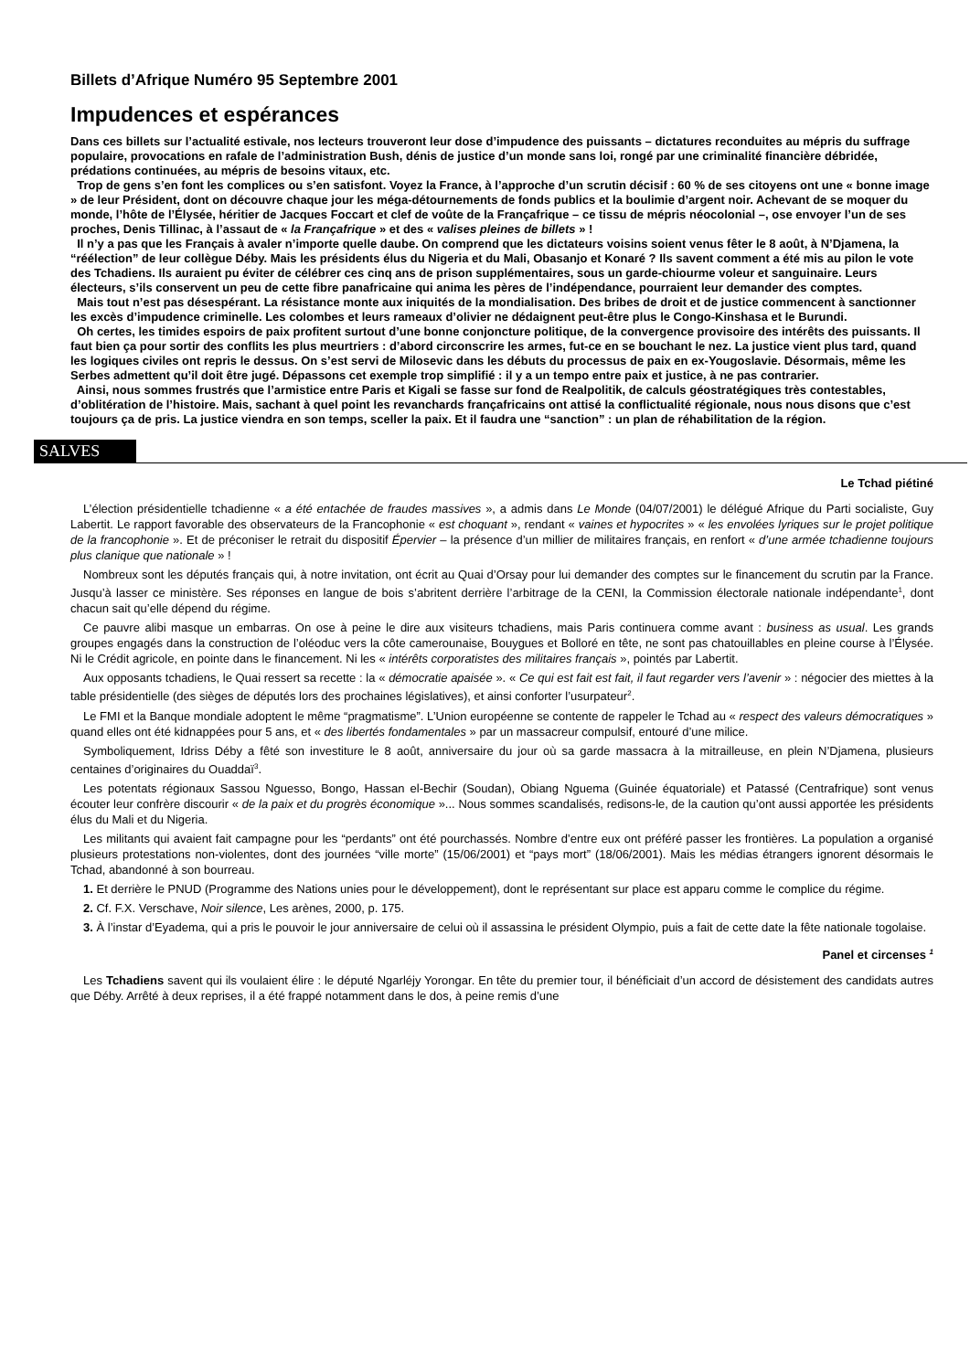Billets d’Afrique Numéro 95 Septembre 2001
Impudences et espérances
Dans ces billets sur l’actualité estivale, nos lecteurs trouveront leur dose d’impudence des puissants – dictatures reconduites au mépris du suffrage populaire, provocations en rafale de l’administration Bush, dénis de justice d’un monde sans loi, rongé par une criminalité financière débridée, prédations continuées, au mépris de besoins vitaux, etc.
Trop de gens s’en font les complices ou s’en satisfont. Voyez la France, à l’approche d’un scrutin décisif : 60 % de ses citoyens ont une « bonne image » de leur Président, dont on découvre chaque jour les méga-détournements de fonds publics et la boulimie d’argent noir. Achevant de se moquer du monde, l’hôte de l’Élysée, héritier de Jacques Foccart et clef de voûte de la Françafrique – ce tissu de mépris néocolonial –, ose envoyer l’un de ses proches, Denis Tillinac, à l’assaut de « la Françafrique » et des « valises pleines de billets » !
Il n’y a pas que les Français à avaler n’importe quelle daube. On comprend que les dictateurs voisins soient venus fêter le 8 août, à N’Djamena, la “réélection” de leur collègue Déby. Mais les présidents élus du Nigeria et du Mali, Obasanjo et Konaré ? Ils savent comment a été mis au pilon le vote des Tchadiens. Ils auraient pu éviter de célébrer ces cinq ans de prison supplémentaires, sous un garde-chiourme voleur et sanguinaire. Leurs électeurs, s’ils conservent un peu de cette fibre panafricaine qui anima les pères de l’indépendance, pourraient leur demander des comptes.
Mais tout n’est pas désespérant. La résistance monte aux iniquités de la mondialisation. Des bribes de droit et de justice commencent à sanctionner les excès d’impudence criminelle. Les colombes et leurs rameaux d’olivier ne dédaignent peut-être plus le Congo-Kinshasa et le Burundi.
Oh certes, les timides espoirs de paix profitent surtout d’une bonne conjoncture politique, de la convergence provisoire des intérêts des puissants. Il faut bien ça pour sortir des conflits les plus meurtriers : d’abord circonscrire les armes, fut-ce en se bouchant le nez. La justice vient plus tard, quand les logiques civiles ont repris le dessus. On s’est servi de Milosevic dans les débuts du processus de paix en ex-Yougoslavie. Désormais, même les Serbes admettent qu’il doit être jugé. Dépassons cet exemple trop simplifié : il y a un tempo entre paix et justice, à ne pas contrarier.
Ainsi, nous sommes frustrés que l’armistice entre Paris et Kigali se fasse sur fond de Realpolitik, de calculs géostratégiques très contestables, d’oblitération de l’histoire. Mais, sachant à quel point les revanchards françafricains ont attisé la conflictualité régionale, nous nous disons que c’est toujours ça de pris. La justice viendra en son temps, sceller la paix. Et il faudra une “sanction” : un plan de réhabilitation de la région.
SALVES
Le Tchad piétiné
L’élection présidentielle tchadienne « a été entachée de fraudes massives », a admis dans Le Monde (04/07/2001) le délégué Afrique du Parti socialiste, Guy Labertit. Le rapport favorable des observateurs de la Francophonie « est choquant », rendant « vaines et hypocrites » « les envolées lyriques sur le projet politique de la francophonie ». Et de préconiser le retrait du dispositif Épervier – la présence d’un millier de militaires français, en renfort « d’une armée tchadienne toujours plus clanique que nationale » !
Nombreux sont les députés français qui, à notre invitation, ont écrit au Quai d’Orsay pour lui demander des comptes sur le financement du scrutin par la France. Jusqu’à lasser ce ministère. Ses réponses en langue de bois s’abritent derrière l’arbitrage de la CENI, la Commission électorale nationale indépendante<sup>1</sup>, dont chacun sait qu’elle dépend du régime.
Ce pauvre alibi masque un embarras. On ose à peine le dire aux visiteurs tchadiens, mais Paris continuera comme avant : business as usual. Les grands groupes engagés dans la construction de l’oléoduc vers la côte camerounaise, Bouygues et Bolloré en tête, ne sont pas chatouillables en pleine course à l’Élysée. Ni le Crédit agricole, en pointe dans le financement. Ni les « intérêts corporatistes des militaires français », pointés par Labertit.
Aux opposants tchadiens, le Quai ressert sa recette : la « démocratie apaisée ». « Ce qui est fait est fait, il faut regarder vers l’avenir » : négocier des miettes à la table présidentielle (des sièges de députés lors des prochaines législatives), et ainsi conforter l’usurpateur<sup>2</sup>.
Le FMI et la Banque mondiale adoptent le même “pragmatisme”. L’Union européenne se contente de rappeler le Tchad au « respect des valeurs démocratiques » quand elles ont été kidnappées pour 5 ans, et « des libertés fondamentales » par un massacreur compulsif, entouré d’une milice.
Symboliquement, Idriss Déby a fêté son investiture le 8 août, anniversaire du jour où sa garde massacra à la mitrailleuse, en plein N’Djamena, plusieurs centaines d’originaires du Ouaddaï<sup>3</sup>.
Les potentats régionaux Sassou Nguesso, Bongo, Hassan el-Bechir (Soudan), Obiang Nguema (Guinée équatoriale) et Patassé (Centrafrique) sont venus écouter leur confrère discourir « de la paix et du progrès économique »... Nous sommes scandalisés, redisons-le, de la caution qu’ont aussi apportée les présidents élus du Mali et du Nigeria.
Les militants qui avaient fait campagne pour les “perdants” ont été pourchassés. Nombre d’entre eux ont préféré passer les frontières. La population a organisé plusieurs protestations non-violentes, dont des journées “ville morte” (15/06/2001) et “pays mort” (18/06/2001). Mais les médias étrangers ignorent désormais le Tchad, abandonné à son bourreau.
1. Et derrière le PNUD (Programme des Nations unies pour le développement), dont le représentant sur place est apparu comme le complice du régime.
2. Cf. F.X. Verschave, Noir silence, Les arènes, 2000, p. 175.
3. À l’instar d’Eyadema, qui a pris le pouvoir le jour anniversaire de celui où il assassina le président Olympio, puis a fait de cette date la fête nationale togolaise.
Panel et circenses <sup>1</sup>
Les Tchadiens savent qui ils voulaient élire : le député Ngarléjy Yorongar. En tête du premier tour, il bénéficiait d’un accord de désistement des candidats autres que Déby. Arrêté à deux reprises, il a été frappé notamment dans le dos, à peine remis d’une